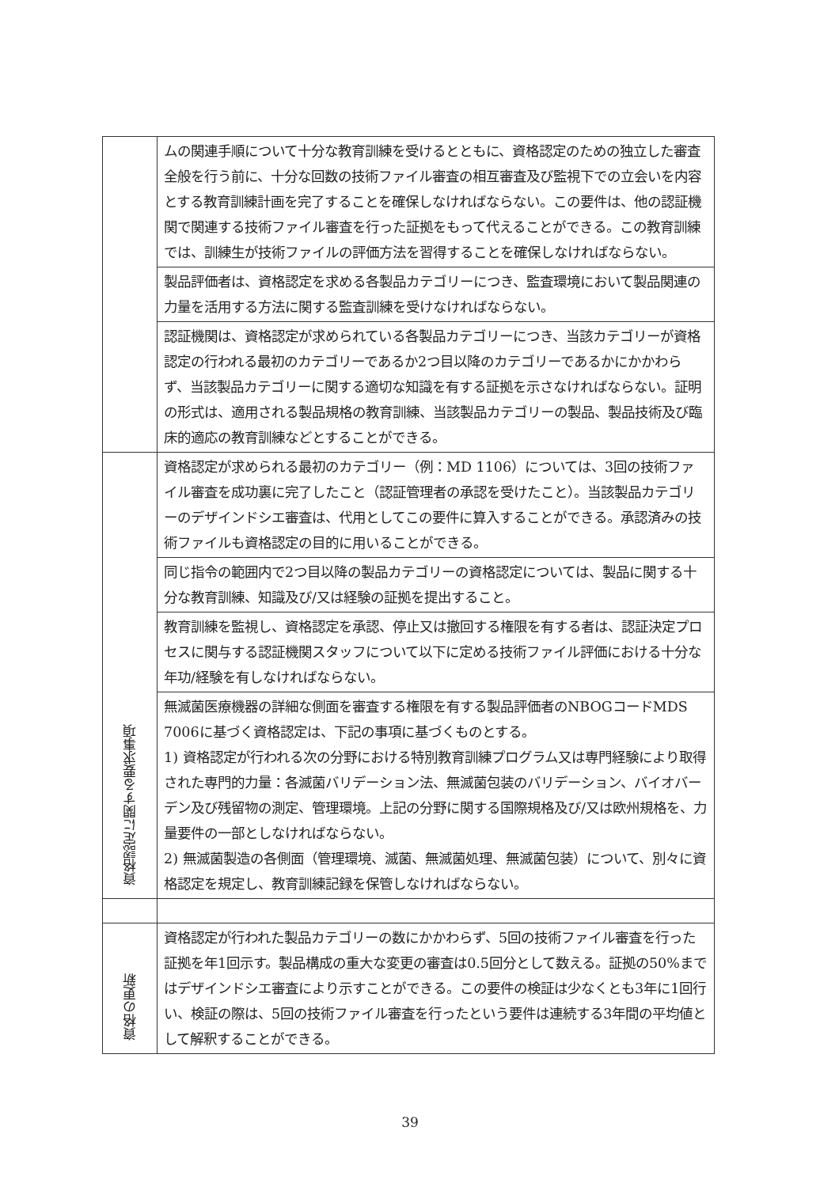| | ムの関連手順について十分な教育訓練を受けるとともに、資格認定のための独立した審査全般を行う前に、十分な回数の技術ファイル審査の相互審査及び監視下での立会いを内容とする教育訓練計画を完了することを確保しなければならない。この要件は、他の認証機関で関連する技術ファイル審査を行った証拠をもって代えることができる。この教育訓練では、訓練生が技術ファイルの評価方法を習得することを確保しなければならない。 |
| | 製品評価者は、資格認定を求める各製品カテゴリーにつき、監査環境において製品関連の力量を活用する方法に関する監査訓練を受けなければならない。 |
| | 認証機関は、資格認定が求められている各製品カテゴリーにつき、当該カテゴリーが資格認定の行われる最初のカテゴリーであるか2つ目以降のカテゴリーであるかにかかわらず、当該製品カテゴリーに関する適切な知識を有する証拠を示さなければならない。証明の形式は、適用される製品規格の教育訓練、当該製品カテゴリーの製品、製品技術及び臨床的適応の教育訓練などとすることができる。 |
| 資格認定に関する要求事項 | 資格認定が求められる最初のカテゴリー（例：MD 1106）については、3回の技術ファイル審査を成功裏に完了したこと（認証管理者の承認を受けたこと）。当該製品カテゴリーのデザインドシエ審査は、代用としてこの要件に算入することができる。承認済みの技術ファイルも資格認定の目的に用いることができる。 |
| | 同じ指令の範囲内で2つ目以降の製品カテゴリーの資格認定については、製品に関する十分な教育訓練、知識及び/又は経験の証拠を提出すること。 |
| | 教育訓練を監視し、資格認定を承認、停止又は撤回する権限を有する者は、認証決定プロセスに関与する認証機関スタッフについて以下に定める技術ファイル評価における十分な年功/経験を有しなければならない。 |
| | 無滅菌医療機器の詳細な側面を審査する権限を有する製品評価者のNBOGコードMDS 7006に基づく資格認定は、下記の事項に基づくものとする。 1) 資格認定が行われる次の分野における特別教育訓練プログラム又は専門経験により取得された専門的力量：各滅菌バリデーション法、無滅菌包装のバリデーション、バイオバーデン及び残留物の測定、管理環境。上記の分野に関する国際規格及び/又は欧州規格を、力量要件の一部としなければならない。 2) 無滅菌製造の各側面（管理環境、滅菌、無滅菌処理、無滅菌包装）について、別々に資格認定を規定し、教育訓練記録を保管しなければならない。 |
| 資格の更新 | 資格認定が行われた製品カテゴリーの数にかかわらず、5回の技術ファイル審査を行った証拠を年1回示す。製品構成の重大な変更の審査は0.5回分として数える。証拠の50%まではデザインドシエ審査により示すことができる。この要件の検証は少なくとも3年に1回行い、検証の際は、5回の技術ファイル審査を行ったという要件は連続する3年間の平均値として解釈することができる。 |
39